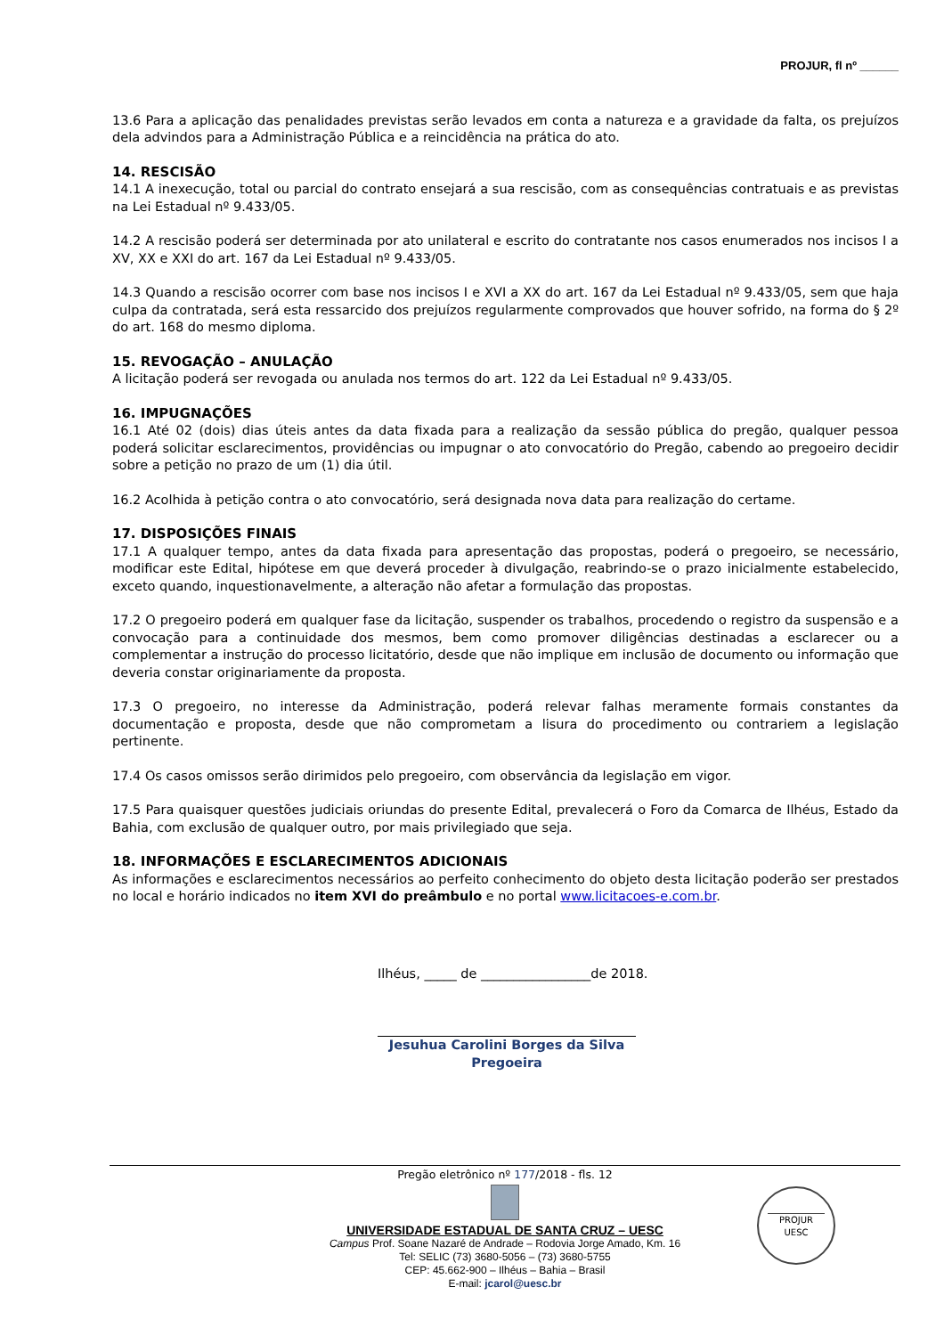PROJUR, fl nº ______
13.6 Para a aplicação das penalidades previstas serão levados em conta a natureza e a gravidade da falta, os prejuízos dela advindos para a Administração Pública e a reincidência na prática do ato.
14. RESCISÃO
14.1 A inexecução, total ou parcial do contrato ensejará a sua rescisão, com as consequências contratuais e as previstas na Lei Estadual nº 9.433/05.
14.2 A rescisão poderá ser determinada por ato unilateral e escrito do contratante nos casos enumerados nos incisos I a XV, XX e XXI do art. 167 da Lei Estadual nº 9.433/05.
14.3 Quando a rescisão ocorrer com base nos incisos I e XVI a XX do art. 167 da Lei Estadual nº 9.433/05, sem que haja culpa da contratada, será esta ressarcido dos prejuízos regularmente comprovados que houver sofrido, na forma do § 2º do art. 168 do mesmo diploma.
15. REVOGAÇÃO – ANULAÇÃO
A licitação poderá ser revogada ou anulada nos termos do art. 122 da Lei Estadual nº 9.433/05.
16. IMPUGNAÇÕES
16.1 Até 02 (dois) dias úteis antes da data fixada para a realização da sessão pública do pregão, qualquer pessoa poderá solicitar esclarecimentos, providências ou impugnar o ato convocatório do Pregão, cabendo ao pregoeiro decidir sobre a petição no prazo de um (1) dia útil.
16.2 Acolhida à petição contra o ato convocatório, será designada nova data para realização do certame.
17. DISPOSIÇÕES FINAIS
17.1 A qualquer tempo, antes da data fixada para apresentação das propostas, poderá o pregoeiro, se necessário, modificar este Edital, hipótese em que deverá proceder à divulgação, reabrindo-se o prazo inicialmente estabelecido, exceto quando, inquestionavelmente, a alteração não afetar a formulação das propostas.
17.2 O pregoeiro poderá em qualquer fase da licitação, suspender os trabalhos, procedendo o registro da suspensão e a convocação para a continuidade dos mesmos, bem como promover diligências destinadas a esclarecer ou a complementar a instrução do processo licitatório, desde que não implique em inclusão de documento ou informação que deveria constar originariamente da proposta.
17.3 O pregoeiro, no interesse da Administração, poderá relevar falhas meramente formais constantes da documentação e proposta, desde que não comprometam a lisura do procedimento ou contrariem a legislação pertinente.
17.4 Os casos omissos serão dirimidos pelo pregoeiro, com observância da legislação em vigor.
17.5 Para quaisquer questões judiciais oriundas do presente Edital, prevalecerá o Foro da Comarca de Ilhéus, Estado da Bahia, com exclusão de qualquer outro, por mais privilegiado que seja.
18. INFORMAÇÕES E ESCLARECIMENTOS ADICIONAIS
As informações e esclarecimentos necessários ao perfeito conhecimento do objeto desta licitação poderão ser prestados no local e horário indicados no item XVI do preâmbulo e no portal www.licitacoes-e.com.br.
Ilhéus, _____ de _________________de 2018.
Jesuhua Carolini Borges da Silva
Pregoeira
Pregão eletrônico nº 177/2018 - fls. 12
UNIVERSIDADE ESTADUAL DE SANTA CRUZ – UESC
Campus Prof. Soane Nazaré de Andrade – Rodovia Jorge Amado, Km. 16
Tel: SELIC (73) 3680-5056 – (73) 3680-5755
CEP: 45.662-900 – Ilhéus – Bahia – Brasil
E-mail: jcarol@uesc.br
PROJUR
UESC